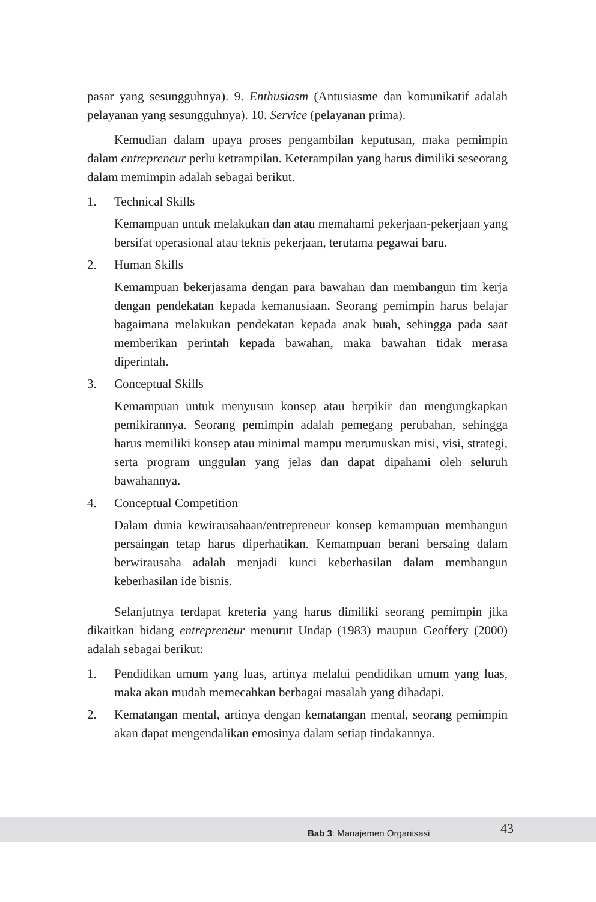pasar yang sesungguhnya). 9. Enthusiasm (Antusiasme dan komunikatif adalah pelayanan yang sesungguhnya). 10. Service (pelayanan prima).
Kemudian dalam upaya proses pengambilan keputusan, maka pemimpin dalam entrepreneur perlu ketrampilan. Keterampilan yang harus dimiliki seseorang dalam memimpin adalah sebagai berikut.
1. Technical Skills
Kemampuan untuk melakukan dan atau memahami pekerjaan-pekerjaan yang bersifat operasional atau teknis pekerjaan, terutama pegawai baru.
2. Human Skills
Kemampuan bekerjasama dengan para bawahan dan membangun tim kerja dengan pendekatan kepada kemanusiaan. Seorang pemimpin harus belajar bagaimana melakukan pendekatan kepada anak buah, sehingga pada saat memberikan perintah kepada bawahan, maka bawahan tidak merasa diperintah.
3. Conceptual Skills
Kemampuan untuk menyusun konsep atau berpikir dan mengungkapkan pemikirannya. Seorang pemimpin adalah pemegang perubahan, sehingga harus memiliki konsep atau minimal mampu merumuskan misi, visi, strategi, serta program unggulan yang jelas dan dapat dipahami oleh seluruh bawahannya.
4. Conceptual Competition
Dalam dunia kewirausahaan/entrepreneur konsep kemampuan membangun persaingan tetap harus diperhatikan. Kemampuan berani bersaing dalam berwirausaha adalah menjadi kunci keberhasilan dalam membangun keberhasilan ide bisnis.
Selanjutnya terdapat kreteria yang harus dimiliki seorang pemimpin jika dikaitkan bidang entrepreneur menurut Undap (1983) maupun Geoffery (2000) adalah sebagai berikut:
1. Pendidikan umum yang luas, artinya melalui pendidikan umum yang luas, maka akan mudah memecahkan berbagai masalah yang dihadapi.
2. Kematangan mental, artinya dengan kematangan mental, seorang pemimpin akan dapat mengendalikan emosinya dalam setiap tindakannya.
Bab 3: Manajemen Organisasi 43